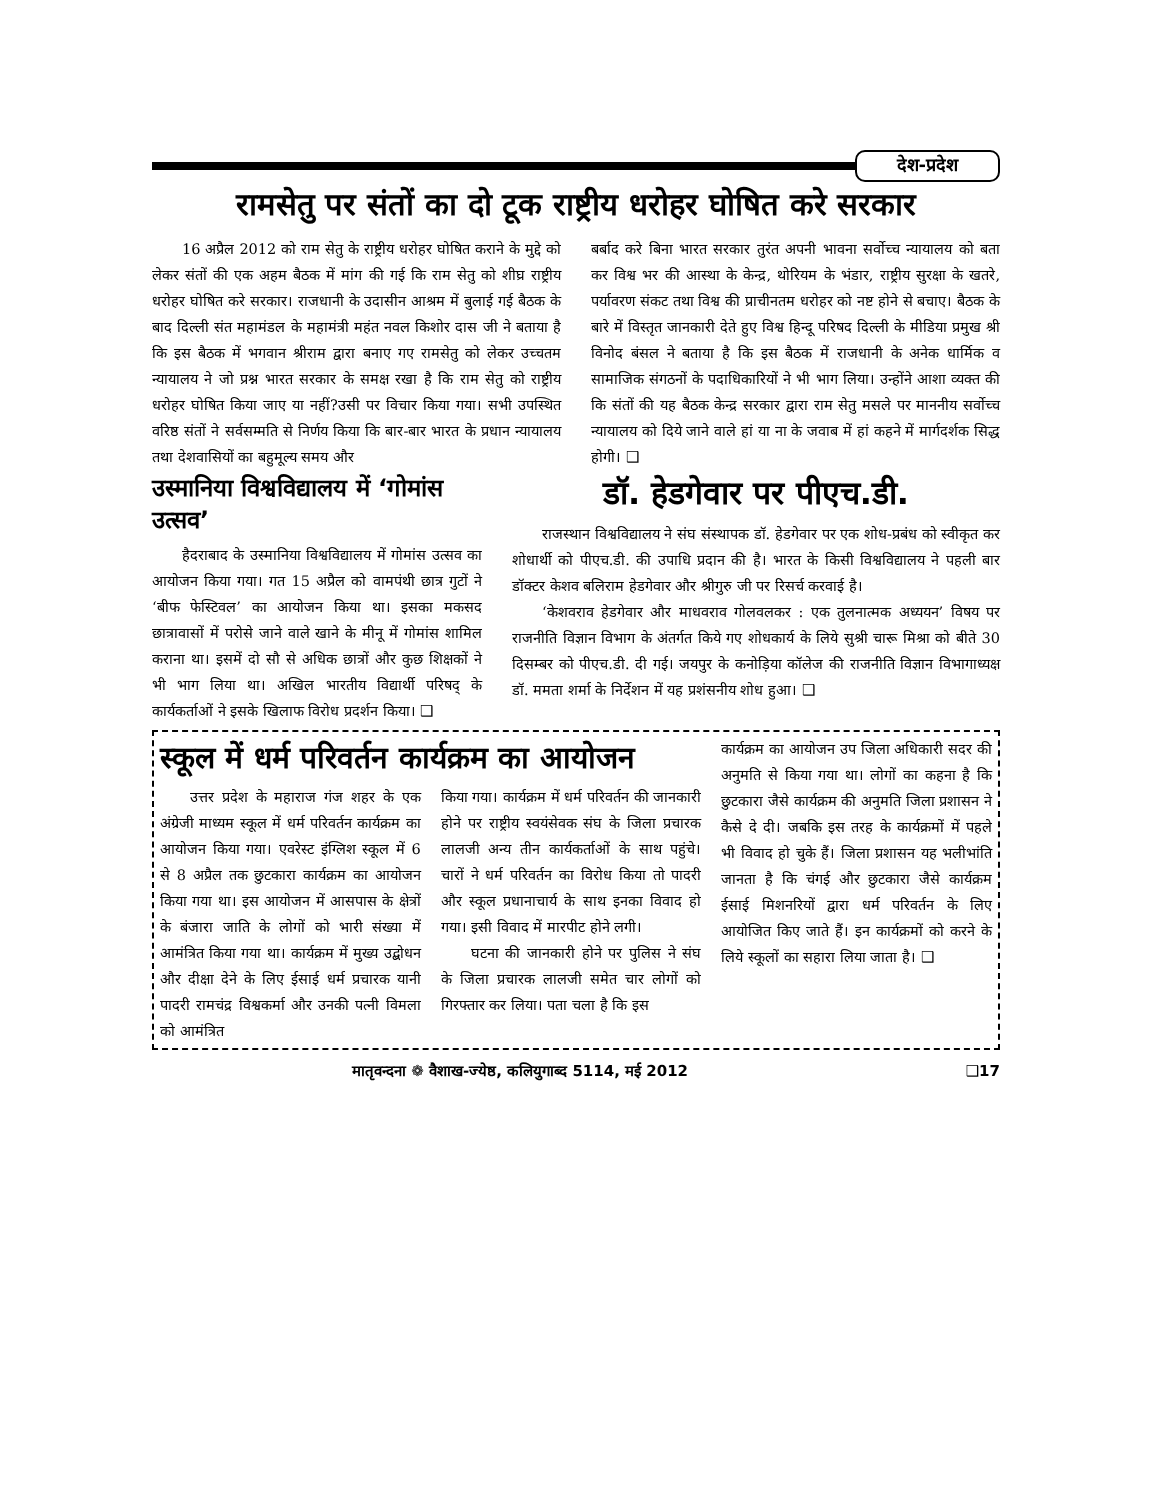देश-प्रदेश
रामसेतु पर संतों का दो टूक राष्ट्रीय धरोहर घोषित करे सरकार
16 अप्रैल 2012 को राम सेतु के राष्ट्रीय धरोहर घोषित कराने के मुद्दे को लेकर संतों की एक अहम बैठक में मांग की गई कि राम सेतु को शीघ्र राष्ट्रीय धरोहर घोषित करे सरकार। राजधानी के उदासीन आश्रम में बुलाई गई बैठक के बाद दिल्ली संत महामंडल के महामंत्री महंत नवल किशोर दास जी ने बताया है कि इस बैठक में भगवान श्रीराम द्वारा बनाए गए रामसेतु को लेकर उच्चतम न्यायालय ने जो प्रश्न भारत सरकार के समक्ष रखा है कि राम सेतु को राष्ट्रीय धरोहर घोषित किया जाए या नहीं?उसी पर विचार किया गया। सभी उपस्थित वरिष्ठ संतों ने सर्वसम्मति से निर्णय किया कि बार-बार भारत के प्रधान न्यायालय तथा देशवासियों का बहुमूल्य समय और
बर्बाद करे बिना भारत सरकार तुरंत अपनी भावना सर्वोच्च न्यायालय को बता कर विश्व भर की आस्था के केन्द्र, थोरियम के भंडार, राष्ट्रीय सुरक्षा के खतरे, पर्यावरण संकट तथा विश्व की प्राचीनतम धरोहर को नष्ट होने से बचाए। बैठक के बारे में विस्तृत जानकारी देते हुए विश्व हिन्दू परिषद दिल्ली के मीडिया प्रमुख श्री विनोद बंसल ने बताया है कि इस बैठक में राजधानी के अनेक धार्मिक व सामाजिक संगठनों के पदाधिकारियों ने भी भाग लिया। उन्होंने आशा व्यक्त की कि संतों की यह बैठक केन्द्र सरकार द्वारा राम सेतु मसले पर माननीय सर्वोच्च न्यायालय को दिये जाने वाले हां या ना के जवाब में हां कहने में मार्गदर्शक सिद्ध होगी। ❑
उस्मानिया विश्वविद्यालय में ‘गोमांस उत्सव’
हैदराबाद के उस्मानिया विश्वविद्यालय में गोमांस उत्सव का आयोजन किया गया। गत 15 अप्रैल को वामपंथी छात्र गुटों ने ‘बीफ फेस्टिवल’ का आयोजन किया था। इसका मकसद छात्रावासों में परोसे जाने वाले खाने के मीनू में गोमांस शामिल कराना था। इसमें दो सौ से अधिक छात्रों और कुछ शिक्षकों ने भी भाग लिया था। अखिल भारतीय विद्यार्थी परिषद् के कार्यकर्ताओं ने इसके खिलाफ विरोध प्रदर्शन किया। ❑
डॉ. हेडगेवार पर पीएच.डी.
राजस्थान विश्वविद्यालय ने संघ संस्थापक डॉ. हेडगेवार पर एक शोध-प्रबंध को स्वीकृत कर शोधार्थी को पीएच.डी. की उपाधि प्रदान की है। भारत के किसी विश्वविद्यालय ने पहली बार डॉक्टर केशव बलिराम हेडगेवार और श्रीगुरु जी पर रिसर्च करवाई है।
‘केशवराव हेडगेवार और माधवराव गोलवलकर : एक तुलनात्मक अध्ययन’ विषय पर राजनीति विज्ञान विभाग के अंतर्गत किये गए शोधकार्य के लिये सुश्री चारू मिश्रा को बीते 30 दिसम्बर को पीएच.डी. दी गई। जयपुर के कनोड़िया कॉलेज की राजनीति विज्ञान विभागाध्यक्ष डॉ. ममता शर्मा के निर्देशन में यह प्रशंसनीय शोध हुआ। ❑
स्कूल में धर्म परिवर्तन कार्यक्रम का आयोजन
उत्तर प्रदेश के महाराज गंज शहर के एक अंग्रेजी माध्यम स्कूल में धर्म परिवर्तन कार्यक्रम का आयोजन किया गया। एवरेस्ट इंग्लिश स्कूल में 6 से 8 अप्रैल तक छुटकारा कार्यक्रम का आयोजन किया गया था। इस आयोजन में आसपास के क्षेत्रों के बंजारा जाति के लोगों को भारी संख्या में आमंत्रित किया गया था। कार्यक्रम में मुख्य उद्बोधन और दीक्षा देने के लिए ईसाई धर्म प्रचारक यानी पादरी रामचंद्र विश्वकर्मा और उनकी पत्नी विमला को आमंत्रित
किया गया। कार्यक्रम में धर्म परिवर्तन की जानकारी होने पर राष्ट्रीय स्वयंसेवक संघ के जिला प्रचारक लालजी अन्य तीन कार्यकर्ताओं के साथ पहुंचे। चारों ने धर्म परिवर्तन का विरोध किया तो पादरी और स्कूल प्रधानाचार्य के साथ इनका विवाद हो गया। इसी विवाद में मारपीट होने लगी।
घटना की जानकारी होने पर पुलिस ने संघ के जिला प्रचारक लालजी समेत चार लोगों को गिरफ्तार कर लिया। पता चला है कि इस
कार्यक्रम का आयोजन उप जिला अधिकारी सदर की अनुमति से किया गया था। लोगों का कहना है कि छुटकारा जैसे कार्यक्रम की अनुमति जिला प्रशासन ने कैसे दे दी। जबकि इस तरह के कार्यक्रमों में पहले भी विवाद हो चुके हैं। जिला प्रशासन यह भलीभांति जानता है कि चंगई और छुटकारा जैसे कार्यक्रम ईसाई मिशनरियों द्वारा धर्म परिवर्तन के लिए आयोजित किए जाते हैं। इन कार्यक्रमों को करने के लिये स्कूलों का सहारा लिया जाता है। ❑
मातृवन्दना ❁ वैशाख-ज्येष्ठ, कलियुगाब्द 5114, मई 2012 ❑17